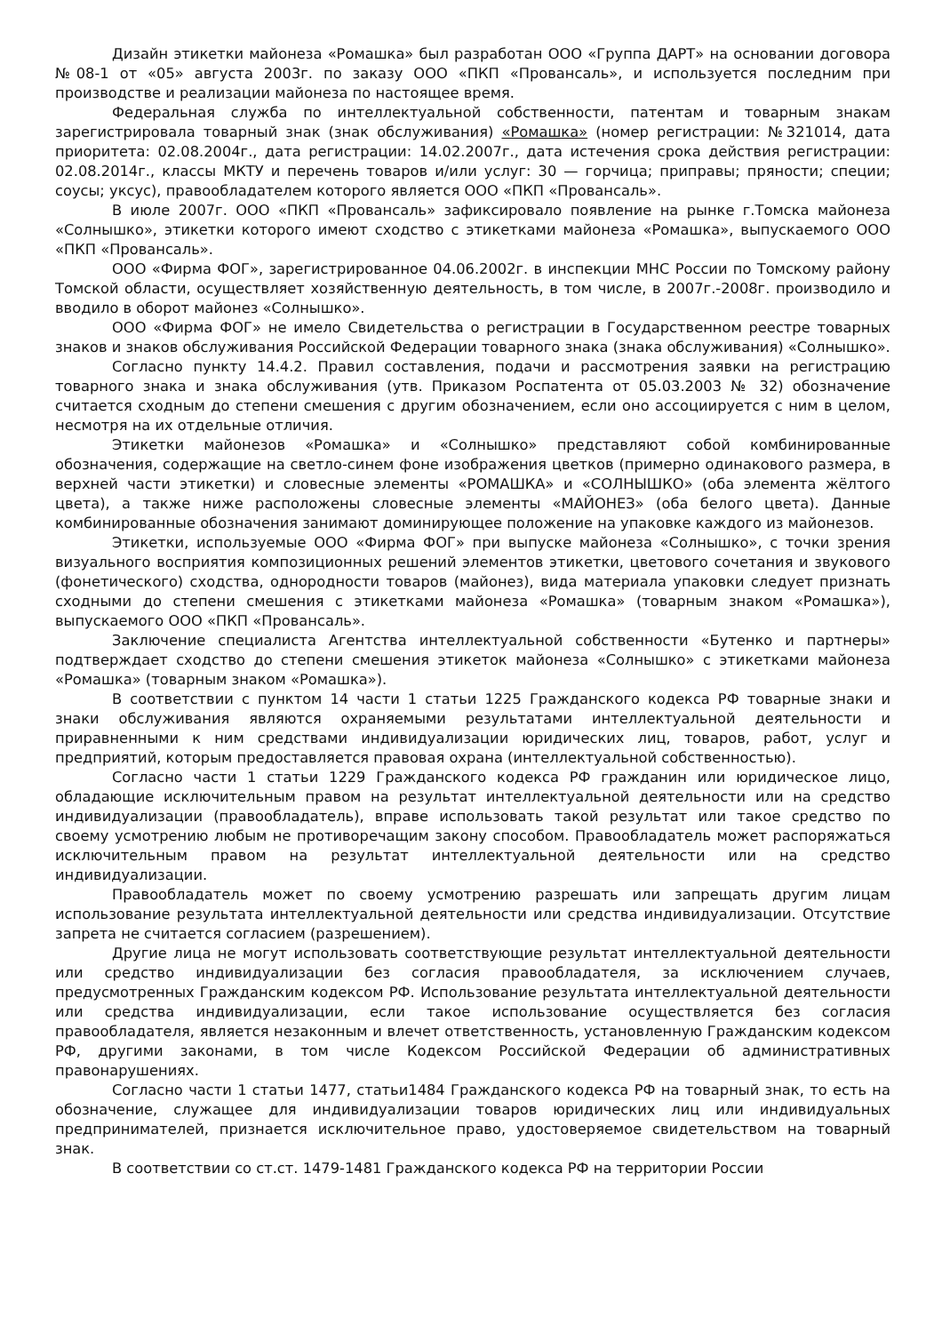Дизайн этикетки майонеза «Ромашка» был разработан ООО «Группа ДАРТ» на основании договора №08-1 от «05» августа 2003г. по заказу ООО «ПКП «Провансаль», и используется последним при производстве и реализации майонеза по настоящее время.
Федеральная служба по интеллектуальной собственности, патентам и товарным знакам зарегистрировала товарный знак (знак обслуживания) «Ромашка» (номер регистрации: №321014, дата приоритета: 02.08.2004г., дата регистрации: 14.02.2007г., дата истечения срока действия регистрации: 02.08.2014г., классы МКТУ и перечень товаров и/или услуг: 30 — горчица; приправы; пряности; специи; соусы; уксус), правообладателем которого является ООО «ПКП «Провансаль».
В июле 2007г. ООО «ПКП «Провансаль» зафиксировало появление на рынке г.Томска майонеза «Солнышко», этикетки которого имеют сходство с этикетками майонеза «Ромашка», выпускаемого ООО «ПКП «Провансаль».
ООО «Фирма ФОГ», зарегистрированное 04.06.2002г. в инспекции МНС России по Томскому району Томской области, осуществляет хозяйственную деятельность, в том числе, в 2007г.-2008г. производило и вводило в оборот майонез «Солнышко».
ООО «Фирма ФОГ» не имело Свидетельства о регистрации в Государственном реестре товарных знаков и знаков обслуживания Российской Федерации товарного знака (знака обслуживания) «Солнышко».
Согласно пункту 14.4.2. Правил составления, подачи и рассмотрения заявки на регистрацию товарного знака и знака обслуживания (утв. Приказом Роспатента от 05.03.2003 № 32) обозначение считается сходным до степени смешения с другим обозначением, если оно ассоциируется с ним в целом, несмотря на их отдельные отличия.
Этикетки майонезов «Ромашка» и «Солнышко» представляют собой комбинированные обозначения, содержащие на светло-синем фоне изображения цветков (примерно одинакового размера, в верхней части этикетки) и словесные элементы «РОМАШКА» и «СОЛНЫШКО» (оба элемента жёлтого цвета), а также ниже расположены словесные элементы «МАЙОНЕЗ» (оба белого цвета). Данные комбинированные обозначения занимают доминирующее положение на упаковке каждого из майонезов.
Этикетки, используемые ООО «Фирма ФОГ» при выпуске майонеза «Солнышко», с точки зрения визуального восприятия композиционных решений элементов этикетки, цветового сочетания и звукового (фонетического) сходства, однородности товаров (майонез), вида материала упаковки следует признать сходными до степени смешения с этикетками майонеза «Ромашка» (товарным знаком «Ромашка»), выпускаемого ООО «ПКП «Провансаль».
Заключение специалиста Агентства интеллектуальной собственности «Бутенко и партнеры» подтверждает сходство до степени смешения этикеток майонеза «Солнышко» с этикетками майонеза «Ромашка» (товарным знаком «Ромашка»).
В соответствии с пунктом 14 части 1 статьи 1225 Гражданского кодекса РФ товарные знаки и знаки обслуживания являются охраняемыми результатами интеллектуальной деятельности и приравненными к ним средствами индивидуализации юридических лиц, товаров, работ, услуг и предприятий, которым предоставляется правовая охрана (интеллектуальной собственностью).
Согласно части 1 статьи 1229 Гражданского кодекса РФ гражданин или юридическое лицо, обладающие исключительным правом на результат интеллектуальной деятельности или на средство индивидуализации (правообладатель), вправе использовать такой результат или такое средство по своему усмотрению любым не противоречащим закону способом. Правообладатель может распоряжаться исключительным правом на результат интеллектуальной деятельности или на средство индивидуализации.
Правообладатель может по своему усмотрению разрешать или запрещать другим лицам использование результата интеллектуальной деятельности или средства индивидуализации. Отсутствие запрета не считается согласием (разрешением).
Другие лица не могут использовать соответствующие результат интеллектуальной деятельности или средство индивидуализации без согласия правообладателя, за исключением случаев, предусмотренных Гражданским кодексом РФ. Использование результата интеллектуальной деятельности или средства индивидуализации, если такое использование осуществляется без согласия правообладателя, является незаконным и влечет ответственность, установленную Гражданским кодексом РФ, другими законами, в том числе Кодексом Российской Федерации об административных правонарушениях.
Согласно части 1 статьи 1477, статьи1484 Гражданского кодекса РФ на товарный знак, то есть на обозначение, служащее для индивидуализации товаров юридических лиц или индивидуальных предпринимателей, признается исключительное право, удостоверяемое свидетельством на товарный знак.
В соответствии со ст.ст. 1479-1481 Гражданского кодекса РФ на территории России